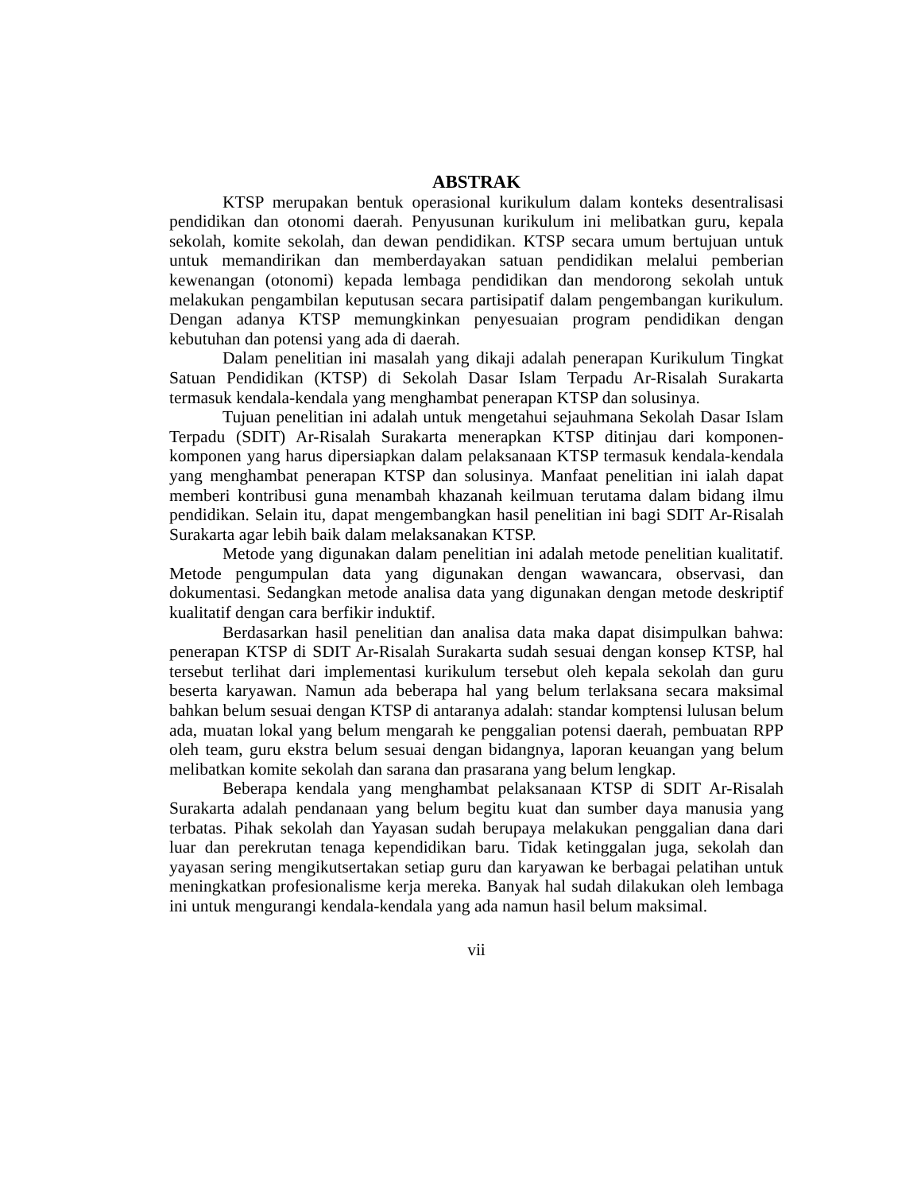ABSTRAK
KTSP merupakan bentuk operasional kurikulum dalam konteks desentralisasi pendidikan dan otonomi daerah. Penyusunan kurikulum ini melibatkan guru, kepala sekolah, komite sekolah, dan dewan pendidikan. KTSP secara umum bertujuan untuk untuk memandirikan dan memberdayakan satuan pendidikan melalui pemberian kewenangan (otonomi) kepada lembaga pendidikan dan mendorong sekolah untuk melakukan pengambilan keputusan secara partisipatif dalam pengembangan kurikulum. Dengan adanya KTSP memungkinkan penyesuaian program pendidikan dengan kebutuhan dan potensi yang ada di daerah.
Dalam penelitian ini masalah yang dikaji adalah penerapan Kurikulum Tingkat Satuan Pendidikan (KTSP) di Sekolah Dasar Islam Terpadu Ar-Risalah Surakarta termasuk kendala-kendala yang menghambat penerapan KTSP dan solusinya.
Tujuan penelitian ini adalah untuk mengetahui sejauhmana Sekolah Dasar Islam Terpadu (SDIT) Ar-Risalah Surakarta menerapkan KTSP ditinjau dari komponen-komponen yang harus dipersiapkan dalam pelaksanaan KTSP termasuk kendala-kendala yang menghambat penerapan KTSP dan solusinya. Manfaat penelitian ini ialah dapat memberi kontribusi guna menambah khazanah keilmuan terutama dalam bidang ilmu pendidikan. Selain itu, dapat mengembangkan hasil penelitian ini bagi SDIT Ar-Risalah Surakarta agar lebih baik dalam melaksanakan KTSP.
Metode yang digunakan dalam penelitian ini adalah metode penelitian kualitatif. Metode pengumpulan data yang digunakan dengan wawancara, observasi, dan dokumentasi. Sedangkan metode analisa data yang digunakan dengan metode deskriptif kualitatif dengan cara berfikir induktif.
Berdasarkan hasil penelitian dan analisa data maka dapat disimpulkan bahwa: penerapan KTSP di SDIT Ar-Risalah Surakarta sudah sesuai dengan konsep KTSP, hal tersebut terlihat dari implementasi kurikulum tersebut oleh kepala sekolah dan guru beserta karyawan. Namun ada beberapa hal yang belum terlaksana secara maksimal bahkan belum sesuai dengan KTSP di antaranya adalah: standar komptensi lulusan belum ada, muatan lokal yang belum mengarah ke penggalian potensi daerah, pembuatan RPP oleh team, guru ekstra belum sesuai dengan bidangnya, laporan keuangan yang belum melibatkan komite sekolah dan sarana dan prasarana yang belum lengkap.
Beberapa kendala yang menghambat pelaksanaan KTSP di SDIT Ar-Risalah Surakarta adalah pendanaan yang belum begitu kuat dan sumber daya manusia yang terbatas. Pihak sekolah dan Yayasan sudah berupaya melakukan penggalian dana dari luar dan perekrutan tenaga kependidikan baru. Tidak ketinggalan juga, sekolah dan yayasan sering mengikutsertakan setiap guru dan karyawan ke berbagai pelatihan untuk meningkatkan profesionalisme kerja mereka. Banyak hal sudah dilakukan oleh lembaga ini untuk mengurangi kendala-kendala yang ada namun hasil belum maksimal.
vii